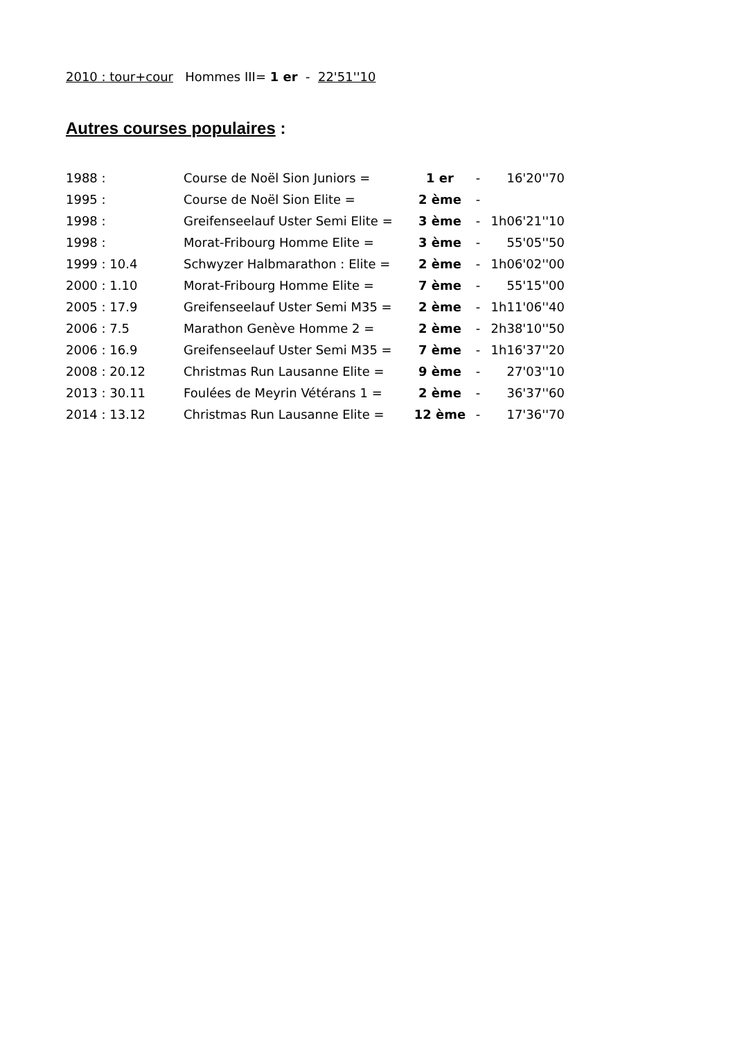2010 : tour+cour Hommes III= 1 er - 22'51''10
Autres courses populaires :
| 1988 : | Course de Noël Sion Juniors = | 1 er | - | 16'20''70 |
| 1995 : | Course de Noël Sion Elite = | 2 ème | - | |
| 1998 : | Greifenseelauf Uster Semi Elite = | 3 ème | - | 1h06'21''10 |
| 1998 : | Morat-Fribourg Homme Elite = | 3 ème | - | 55'05''50 |
| 1999 : 10.4 | Schwyzer Halbmarathon : Elite = | 2 ème | - | 1h06'02''00 |
| 2000 : 1.10 | Morat-Fribourg Homme Elite = | 7 ème | - | 55'15''00 |
| 2005 : 17.9 | Greifenseelauf Uster Semi M35 = | 2 ème | - | 1h11'06''40 |
| 2006 : 7.5 | Marathon Genève Homme 2 = | 2 ème | - | 2h38'10''50 |
| 2006 : 16.9 | Greifenseelauf Uster Semi M35 = | 7 ème | - | 1h16'37''20 |
| 2008 : 20.12 | Christmas Run Lausanne Elite = | 9 ème | - | 27'03''10 |
| 2013 : 30.11 | Foulées de Meyrin Vétérans 1 = | 2 ème | - | 36'37''60 |
| 2014 : 13.12 | Christmas Run Lausanne Elite = | 12 ème | - | 17'36''70 |